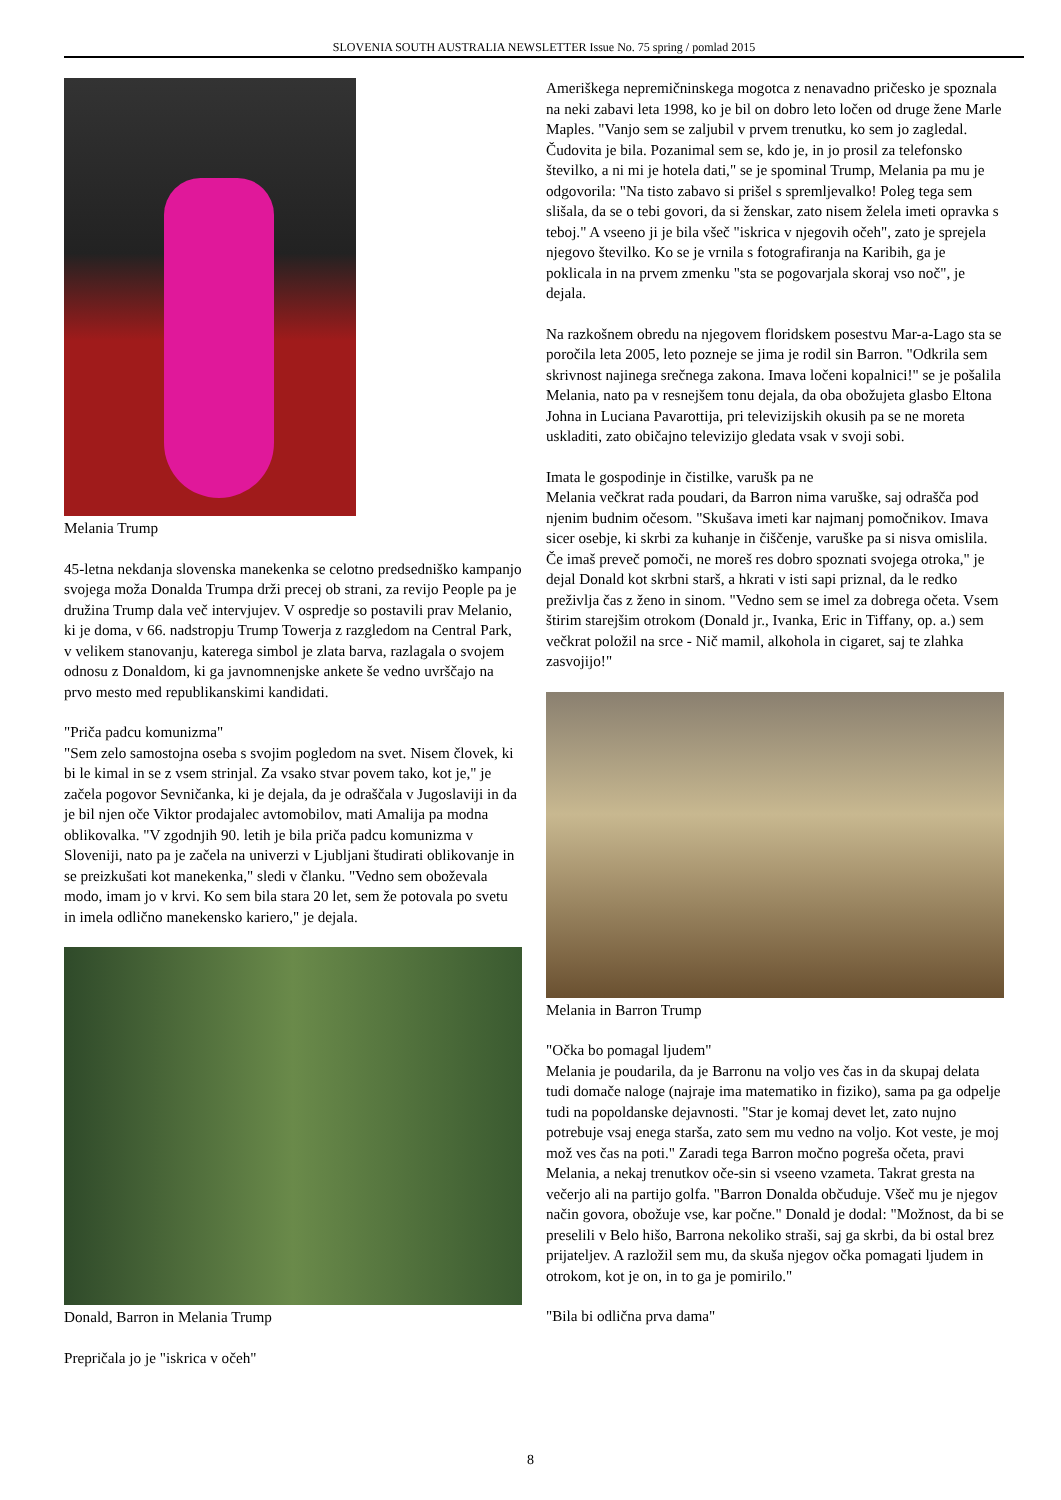SLOVENIA SOUTH AUSTRALIA NEWSLETTER Issue No. 75 spring / pomlad 2015
Melania Trump
45-letna nekdanja slovenska manekenka se celotno predsedniško kampanjo svojega moža Donalda Trumpa drži precej ob strani, za revijo People pa je družina Trump dala več intervjujev. V ospredje so postavili prav Melanio, ki je doma, v 66. nadstropju Trump Towerja z razgledom na Central Park, v velikem stanovanju, katerega simbol je zlata barva, razlagala o svojem odnosu z Donaldom, ki ga javnomnenjske ankete še vedno uvrščajo na prvo mesto med republikanskimi kandidati.
"Priča padcu komunizma"
"Sem zelo samostojna oseba s svojim pogledom na svet. Nisem človek, ki bi le kimal in se z vsem strinjal. Za vsako stvar povem tako, kot je," je začela pogovor Sevničanka, ki je dejala, da je odraščala v Jugoslaviji in da je bil njen oče Viktor prodajalec avtomobilov, mati Amalija pa modna oblikovalka. "V zgodnjih 90. letih je bila priča padcu komunizma v Sloveniji, nato pa je začela na univerzi v Ljubljani študirati oblikovanje in se preizkušati kot manekenka," sledi v članku. "Vedno sem oboževala modo, imam jo v krvi. Ko sem bila stara 20 let, sem že potovala po svetu in imela odlično manekensko kariero," je dejala.
Donald, Barron in Melania Trump
Prepričala jo je "iskrica v očeh"
Ameriškega nepremičninskega mogotca z nenavadno pričesko je spoznala na neki zabavi leta 1998, ko je bil on dobro leto ločen od druge žene Marle Maples. "Vanjo sem se zaljubil v prvem trenutku, ko sem jo zagledal. Čudovita je bila. Pozanimal sem se, kdo je, in jo prosil za telefonsko številko, a ni mi je hotela dati," se je spominal Trump, Melania pa mu je odgovorila: "Na tisto zabavo si prišel s spremljevalko! Poleg tega sem slišala, da se o tebi govori, da si ženskar, zato nisem želela imeti opravka s teboj." A vseeno ji je bila všeč "iskrica v njegovih očeh", zato je sprejela njegovo številko. Ko se je vrnila s fotografiranja na Karibih, ga je poklicala in na prvem zmenku "sta se pogovarjala skoraj vso noč", je dejala.
Na razkošnem obredu na njegovem floridskem posestvu Mar-a-Lago sta se poročila leta 2005, leto pozneje se jima je rodil sin Barron. "Odkrila sem skrivnost najinega srečnega zakona. Imava ločeni kopalnici!" se je pošalila Melania, nato pa v resnejšem tonu dejala, da oba obožujeta glasbo Eltona Johna in Luciana Pavarottija, pri televizijskih okusih pa se ne moreta uskladiti, zato običajno televizijo gledata vsak v svoji sobi.
Imata le gospodinje in čistilke, varušk pa ne
Melania večkrat rada poudari, da Barron nima varuške, saj odrašča pod njenim budnim očesom. "Skušava imeti kar najmanj pomočnikov. Imava sicer osebje, ki skrbi za kuhanje in čiščenje, varuške pa si nisva omislila. Če imaš preveč pomoči, ne moreš res dobro spoznati svojega otroka," je dejal Donald kot skrbni starš, a hkrati v isti sapi priznal, da le redko preživlja čas z ženo in sinom. "Vedno sem se imel za dobrega očeta. Vsem štirim starejšim otrokom (Donald jr., Ivanka, Eric in Tiffany, op. a.) sem večkrat položil na srce - Nič mamil, alkohola in cigaret, saj te zlahka zasvojijo!"
Melania in Barron Trump
"Očka bo pomagal ljudem"
Melania je poudarila, da je Barronu na voljo ves čas in da skupaj delata tudi domače naloge (najraje ima matematiko in fiziko), sama pa ga odpelje tudi na popoldanske dejavnosti. "Star je komaj devet let, zato nujno potrebuje vsaj enega starša, zato sem mu vedno na voljo. Kot veste, je moj mož ves čas na poti." Zaradi tega Barron močno pogreša očeta, pravi Melania, a nekaj trenutkov oče-sin si vseeno vzameta. Takrat gresta na večerjo ali na partijo golfa. "Barron Donalda občuduje. Všeč mu je njegov način govora, obožuje vse, kar počne." Donald je dodal: "Možnost, da bi se preselili v Belo hišo, Barrona nekoliko straši, saj ga skrbi, da bi ostal brez prijateljev. A razložil sem mu, da skuša njegov očka pomagati ljudem in otrokom, kot je on, in to ga je pomirilo."
"Bila bi odlična prva dama"
8